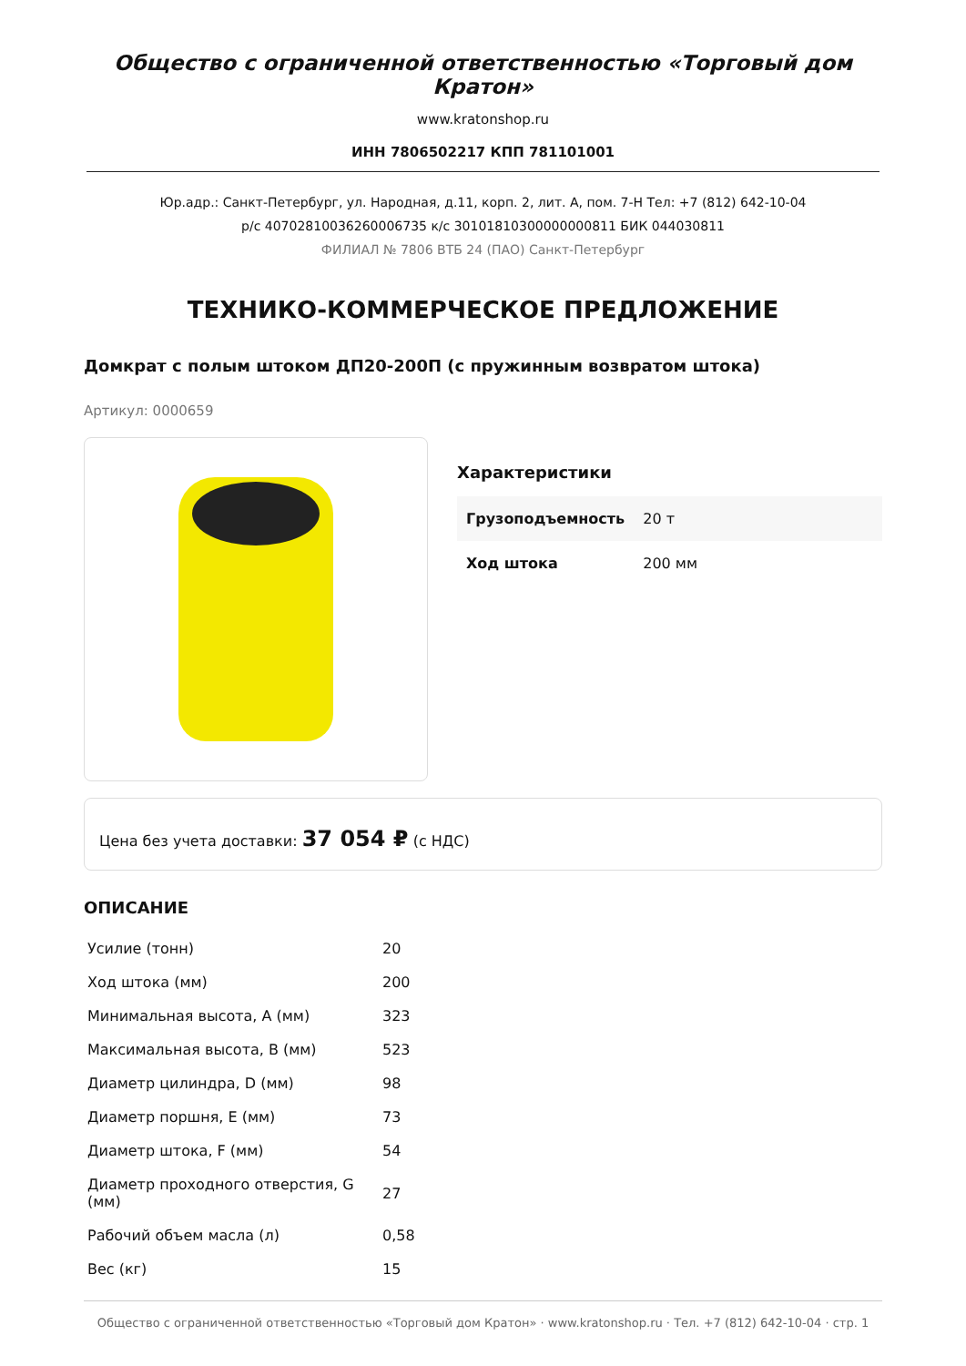Общество с ограниченной ответственностью «Торговый дом Кратон»
www.kratonshop.ru
ИНН 7806502217 КПП 781101001
Юр.адр.: Санкт-Петербург, ул. Народная, д.11, корп. 2, лит. А, пом. 7-Н Тел: +7 (812) 642-10-04
р/с 40702810036260006735 к/с 30101810300000000811 БИК 044030811
ФИЛИАЛ № 7806 ВТБ 24 (ПАО) Санкт-Петербург
ТЕХНИКО-КОММЕРЧЕСКОЕ ПРЕДЛОЖЕНИЕ
Домкрат с полым штоком ДП20-200П (с пружинным возвратом штока)
Артикул: 0000659
Характеристики
| Грузоподъемность | 20 т |
| Ход штока | 200 мм |
Цена без учета доставки: 37 054 ₽ (с НДС)
ОПИСАНИЕ
| Усилие (тонн) | 20 |
| Ход штока (мм) | 200 |
| Минимальная высота, A (мм) | 323 |
| Максимальная высота, B (мм) | 523 |
| Диаметр цилиндра, D (мм) | 98 |
| Диаметр поршня, E (мм) | 73 |
| Диаметр штока, F (мм) | 54 |
| Диаметр проходного отверстия, G (мм) | 27 |
| Рабочий объем масла (л) | 0,58 |
| Вес (кг) | 15 |
Общество с ограниченной ответственностью «Торговый дом Кратон» · www.kratonshop.ru · Тел. +7 (812) 642-10-04 · стр. 1